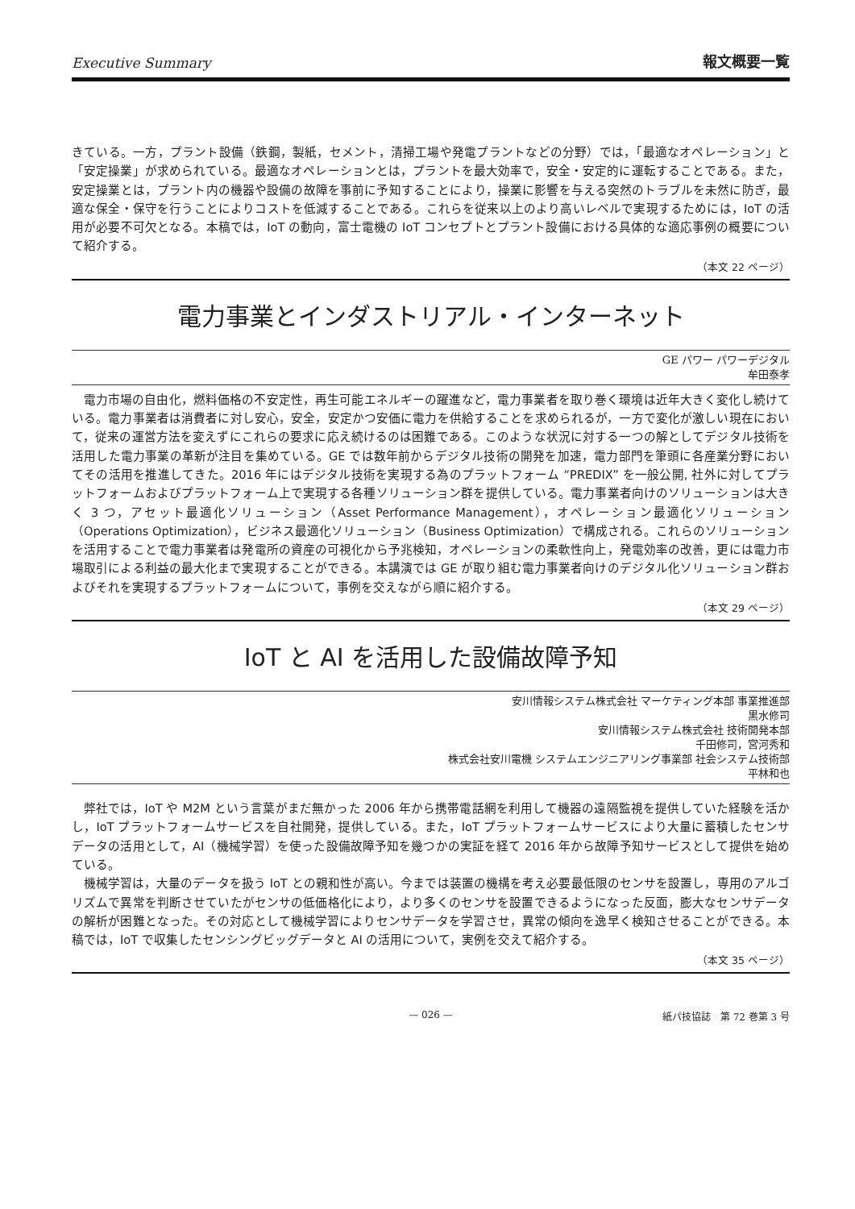Executive Summary 報文概要一覧
きている。一方，プラント設備（鉄鋼，製紙，セメント，清掃工場や発電プラントなどの分野）では，「最適なオペレーション」と「安定操業」が求められている。最適なオペレーションとは，プラントを最大効率で，安全・安定的に運転することである。また，安定操業とは，プラント内の機器や設備の故障を事前に予知することにより，操業に影響を与える突然のトラブルを未然に防ぎ，最適な保全・保守を行うことによりコストを低減することである。これらを従来以上のより高いレベルで実現するためには，IoT の活用が必要不可欠となる。本稿では，IoT の動向，富士電機の IoT コンセプトとプラント設備における具体的な適応事例の概要について紹介する。
（本文 22 ページ）
電力事業とインダストリアル・インターネット
GE パワー パワーデジタル
牟田泰孝
電力市場の自由化，燃料価格の不安定性，再生可能エネルギーの躍進など，電力事業者を取り巻く環境は近年大きく変化し続けている。電力事業者は消費者に対し安心，安全，安定かつ安価に電力を供給することを求められるが，一方で変化が激しい現在において，従来の運営方法を変えずにこれらの要求に応え続けるのは困難である。このような状況に対する一つの解としてデジタル技術を活用した電力事業の革新が注目を集めている。GE では数年前からデジタル技術の開発を加速，電力部門を筆頭に各産業分野においてその活用を推進してきた。2016 年にはデジタル技術を実現する為のプラットフォーム “PREDIX” を一般公開, 社外に対してプラットフォームおよびプラットフォーム上で実現する各種ソリューション群を提供している。電力事業者向けのソリューションは大きく 3 つ，アセット最適化ソリューション（Asset Performance Management），オペレーション最適化ソリューション（Operations Optimization），ビジネス最適化ソリューション（Business Optimization）で構成される。これらのソリューションを活用することで電力事業者は発電所の資産の可視化から予兆検知，オペレーションの柔軟性向上，発電効率の改善，更には電力市場取引による利益の最大化まで実現することができる。本講演では GE が取り組む電力事業者向けのデジタル化ソリューション群およびそれを実現するプラットフォームについて，事例を交えながら順に紹介する。
（本文 29 ページ）
IoT と AI を活用した設備故障予知
安川情報システム株式会社 マーケティング本部 事業推進部
黒水修司
安川情報システム株式会社 技術開発本部
千田修司，宮河秀和
株式会社安川電機 システムエンジニアリング事業部 社会システム技術部
平林和也
弊社では，IoT や M2M という言葉がまだ無かった 2006 年から携帯電話網を利用して機器の遠隔監視を提供していた経験を活かし，IoT プラットフォームサービスを自社開発，提供している。また，IoT プラットフォームサービスにより大量に蓄積したセンサデータの活用として，AI（機械学習）を使った設備故障予知を幾つかの実証を経て 2016 年から故障予知サービスとして提供を始めている。
機械学習は，大量のデータを扱う IoT との親和性が高い。今までは装置の機構を考え必要最低限のセンサを設置し，専用のアルゴリズムで異常を判断させていたがセンサの低価格化により，より多くのセンサを設置できるようになった反面，膨大なセンサデータの解析が困難となった。その対応として機械学習によりセンサデータを学習させ，異常の傾向を逸早く検知させることができる。本稿では，IoT で収集したセンシングビッグデータと AI の活用について，実例を交えて紹介する。
（本文 35 ページ）
— 026 — 紙パ技協誌　第 72 巻第 3 号